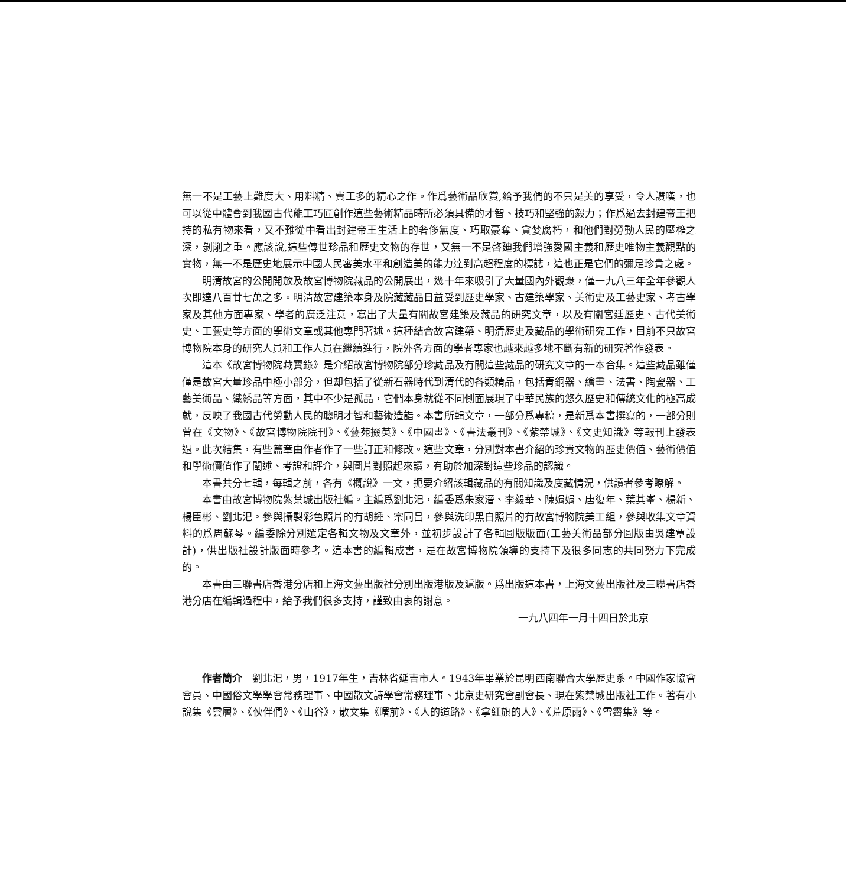無一不是工藝上難度大、用料精、費工多的精心之作。作爲藝術品欣賞,給予我們的不只是美的享受，令人讚嘆，也可以從中體會到我國古代能工巧匠創作這些藝術精品時所必須具備的才智、技巧和堅強的毅力；作爲過去封建帝王把持的私有物來看，又不難從中看出封建帝王生活上的奢侈無度、巧取豪奪、貪婪腐朽，和他們對勞動人民的壓榨之深，剝削之重。應該說,這些傳世珍品和歷史文物的存世，又無一不是啓廸我們增強愛國主義和歷史唯物主義觀點的實物，無一不是歷史地展示中國人民審美水平和創造美的能力達到高超程度的標誌，這也正是它們的彌足珍貴之處。
明清故宮的公開開放及故宮博物院藏品的公開展出，幾十年來吸引了大量國內外觀衆，僅一九八三年全年參觀人次即達八百廿七萬之多。明清故宮建築本身及院藏藏品日益受到歷史學家、古建築學家、美術史及工藝史家、考古學家及其他方面專家、學者的廣泛注意，寫出了大量有關故宮建築及藏品的研究文章，以及有關宮廷歷史、古代美術史、工藝史等方面的學術文章或其他專門著述。這種結合故宮建築、明清歷史及藏品的學術研究工作，目前不只故宮博物院本身的研究人員和工作人員在繼續進行，院外各方面的學者專家也越來越多地不斷有新的研究著作發表。
這本《故宮博物院藏寶錄》是介紹故宮博物院部分珍藏品及有關這些藏品的研究文章的一本合集。這些藏品雖僅僅是故宮大量珍品中極小部分，但却包括了從新石器時代到清代的各類精品，包括青銅器、繪畫、法書、陶瓷器、工藝美術品、織綉品等方面，其中不少是孤品，它們本身就從不同側面展現了中華民族的悠久歷史和傳統文化的極高成就，反映了我國古代勞動人民的聰明才智和藝術造詣。本書所輯文章，一部分爲專稿，是新爲本書撰寫的，一部分則曾在《文物》、《故宮博物院院刊》、《藝苑掇英》、《中國畫》、《書法叢刊》、《紫禁城》、《文史知識》等報刊上發表過。此次結集，有些篇章由作者作了一些訂正和修改。這些文章，分別對本書介紹的珍貴文物的歷史價值、藝術價值和學術價值作了闡述、考證和評介，與圖片對照起來讀，有助於加深對這些珍品的認識。
本書共分七輯，每輯之前，各有《概說》一文，扼要介紹該輯藏品的有關知識及庋藏情況，供讀者參考瞭解。
本書由故宮博物院紫禁城出版社編。主編爲劉北汜，編委爲朱家溍、李毅華、陳娟娟、唐復年、葉其峯、楊新、楊臣彬、劉北汜。參與攝製彩色照片的有胡錘、宗同昌，參與洗印黑白照片的有故宮博物院美工組，參與收集文章資料的爲周蘇琴。編委除分別選定各輯文物及文章外，並初步設計了各輯圖版版面(工藝美術品部分圖版由吳建覃設計)，供出版社設計版面時參考。這本書的編輯成書，是在故宮博物院領導的支持下及很多同志的共同努力下完成的。
本書由三聯書店香港分店和上海文藝出版社分別出版港版及滬版。爲出版這本書，上海文藝出版社及三聯書店香港分店在編輯過程中，給予我們很多支持，謹致由衷的謝意。
一九八四年一月十四日於北京
作者簡介　劉北汜，男，1917年生，吉林省延吉市人。1943年畢業於昆明西南聯合大學歷史系。中國作家協會會員、中國俗文學學會常務理事、中國散文詩學會常務理事、北京史研究會副會長、現在紫禁城出版社工作。著有小說集《雲層》、《伙伴們》、《山谷》，散文集《曙前》、《人的道路》、《拿紅旗的人》、《荒原雨》、《雪霽集》等。